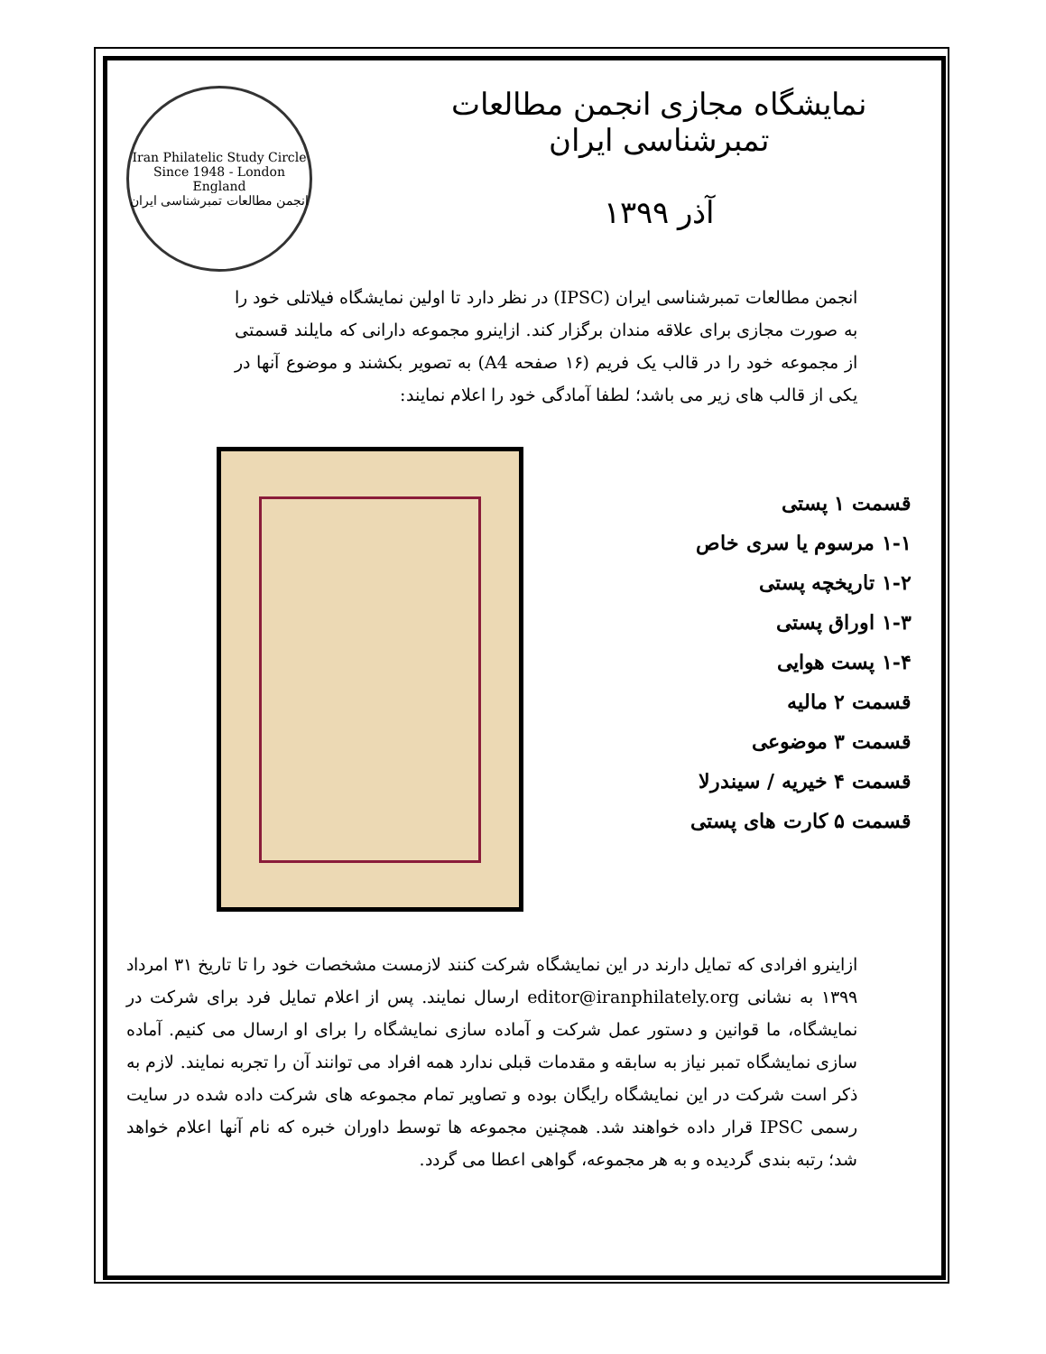نمایشگاه مجازی انجمن مطالعات تمبرشناسی ایران
آذر ۱۳۹۹
Iran Philatelic Study Circle
Since 1948 - London England
انجمن مطالعات تمبرشناسی ایران
انجمن مطالعات تمبرشناسی ایران (IPSC) در نظر دارد تا اولین نمایشگاه فیلاتلی خود را به صورت مجازی برای علاقه مندان برگزار کند. ازاینرو مجموعه دارانی که مایلند قسمتی از مجموعه خود را در قالب یک فریم (۱۶ صفحه A4) به تصویر بکشند و موضوع آنها در یکی از قالب های زیر می باشد؛ لطفا آمادگی خود را اعلام نمایند:
قسمت ۱ پستی
۱-۱ مرسوم یا سری خاص
۱-۲ تاریخچه پستی
۱-۳ اوراق پستی
۱-۴ پست هوایی
قسمت ۲ مالیه
قسمت ۳ موضوعی
قسمت ۴ خیریه / سیندرلا
قسمت ۵ کارت های پستی
ازاینرو افرادی که تمایل دارند در این نمایشگاه شرکت کنند لازمست مشخصات خود را تا تاریخ ۳۱ امرداد ۱۳۹۹ به نشانی editor@iranphilately.org ارسال نمایند. پس از اعلام تمایل فرد برای شرکت در نمایشگاه، ما قوانین و دستور عمل شرکت و آماده سازی نمایشگاه را برای او ارسال می کنیم. آماده سازی نمایشگاه تمبر نیاز به سابقه و مقدمات قبلی ندارد همه افراد می توانند آن را تجربه نمایند. لازم به ذکر است شرکت در این نمایشگاه رایگان بوده و تصاویر تمام مجموعه های شرکت داده شده در سایت رسمی IPSC قرار داده خواهند شد. همچنین مجموعه ها توسط داوران خبره که نام آنها اعلام خواهد شد؛ رتبه بندی گردیده و به هر مجموعه، گواهی اعطا می گردد.